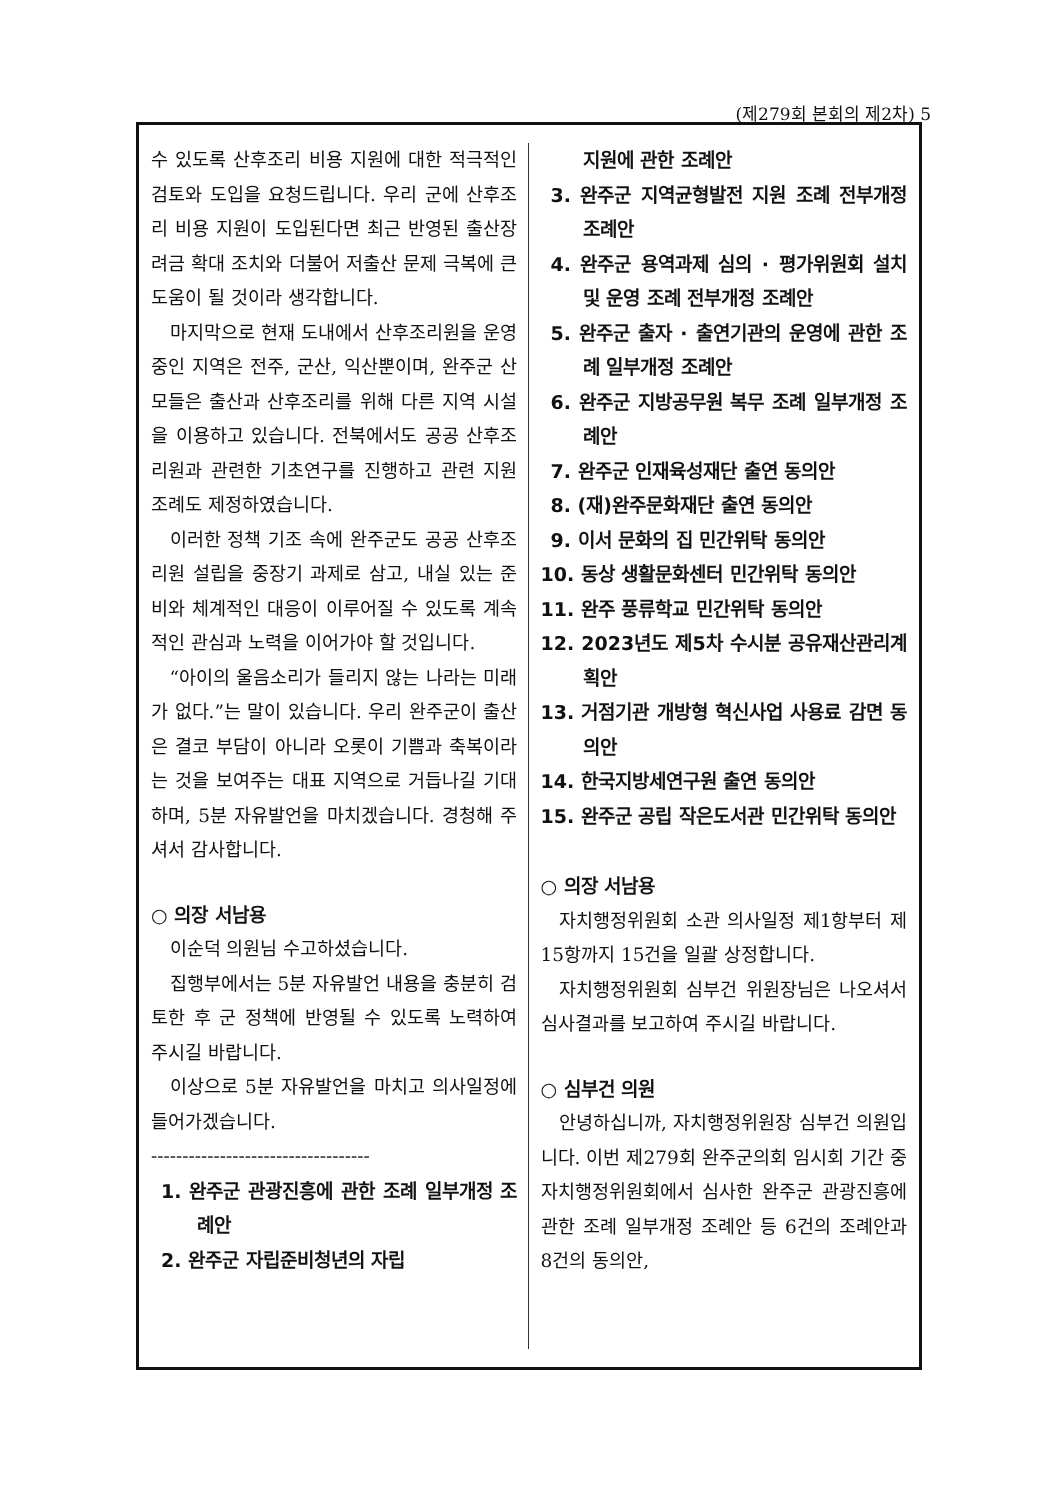(제279회 본회의 제2차) 5
수 있도록 산후조리 비용 지원에 대한 적극적인 검토와 도입을 요청드립니다. 우리 군에 산후조리 비용 지원이 도입된다면 최근 반영된 출산장려금 확대 조치와 더불어 저출산 문제 극복에 큰 도움이 될 것이라 생각합니다.
마지막으로 현재 도내에서 산후조리원을 운영 중인 지역은 전주, 군산, 익산뿐이며, 완주군 산모들은 출산과 산후조리를 위해 다른 지역 시설을 이용하고 있습니다. 전북에서도 공공 산후조리원과 관련한 기초연구를 진행하고 관련 지원 조례도 제정하였습니다.
이러한 정책 기조 속에 완주군도 공공 산후조리원 설립을 중장기 과제로 삼고, 내실 있는 준비와 체계적인 대응이 이루어질 수 있도록 계속적인 관심과 노력을 이어가야 할 것입니다.
“아이의 울음소리가 들리지 않는 나라는 미래가 없다.”는 말이 있습니다. 우리 완주군이 출산은 결코 부담이 아니라 오롯이 기쁨과 축복이라는 것을 보여주는 대표 지역으로 거듭나길 기대하며, 5분 자유발언을 마치겠습니다. 경청해 주셔서 감사합니다.
○ 의장 서남용
이순덕 의원님 수고하셨습니다.
집행부에서는 5분 자유발언 내용을 충분히 검토한 후 군 정책에 반영될 수 있도록 노력하여 주시길 바랍니다.
이상으로 5분 자유발언을 마치고 의사일정에 들어가겠습니다.
-----------------------------------
1. 완주군 관광진흥에 관한 조례 일부개정 조례안
2. 완주군 자립준비청년의 자립
지원에 관한 조례안
3. 완주군 지역균형발전 지원 조례 전부개정 조례안
4. 완주군 용역과제 심의 · 평가위원회 설치 및 운영 조례 전부개정 조례안
5. 완주군 출자 · 출연기관의 운영에 관한 조례 일부개정 조례안
6. 완주군 지방공무원 복무 조례 일부개정 조례안
7. 완주군 인재육성재단 출연 동의안
8. (재)완주문화재단 출연 동의안
9. 이서 문화의 집 민간위탁 동의안
10. 동상 생활문화센터 민간위탁 동의안
11. 완주 풍류학교 민간위탁 동의안
12. 2023년도 제5차 수시분 공유재산관리계획안
13. 거점기관 개방형 혁신사업 사용료 감면 동의안
14. 한국지방세연구원 출연 동의안
15. 완주군 공립 작은도서관 민간위탁 동의안
○ 의장 서남용
자치행정위원회 소관 의사일정 제1항부터 제15항까지 15건을 일괄 상정합니다.
자치행정위원회 심부건 위원장님은 나오셔서 심사결과를 보고하여 주시길 바랍니다.
○ 심부건 의원
안녕하십니까, 자치행정위원장 심부건 의원입니다. 이번 제279회 완주군의회 임시회 기간 중 자치행정위원회에서 심사한 완주군 관광진흥에 관한 조례 일부개정 조례안 등 6건의 조례안과 8건의 동의안,